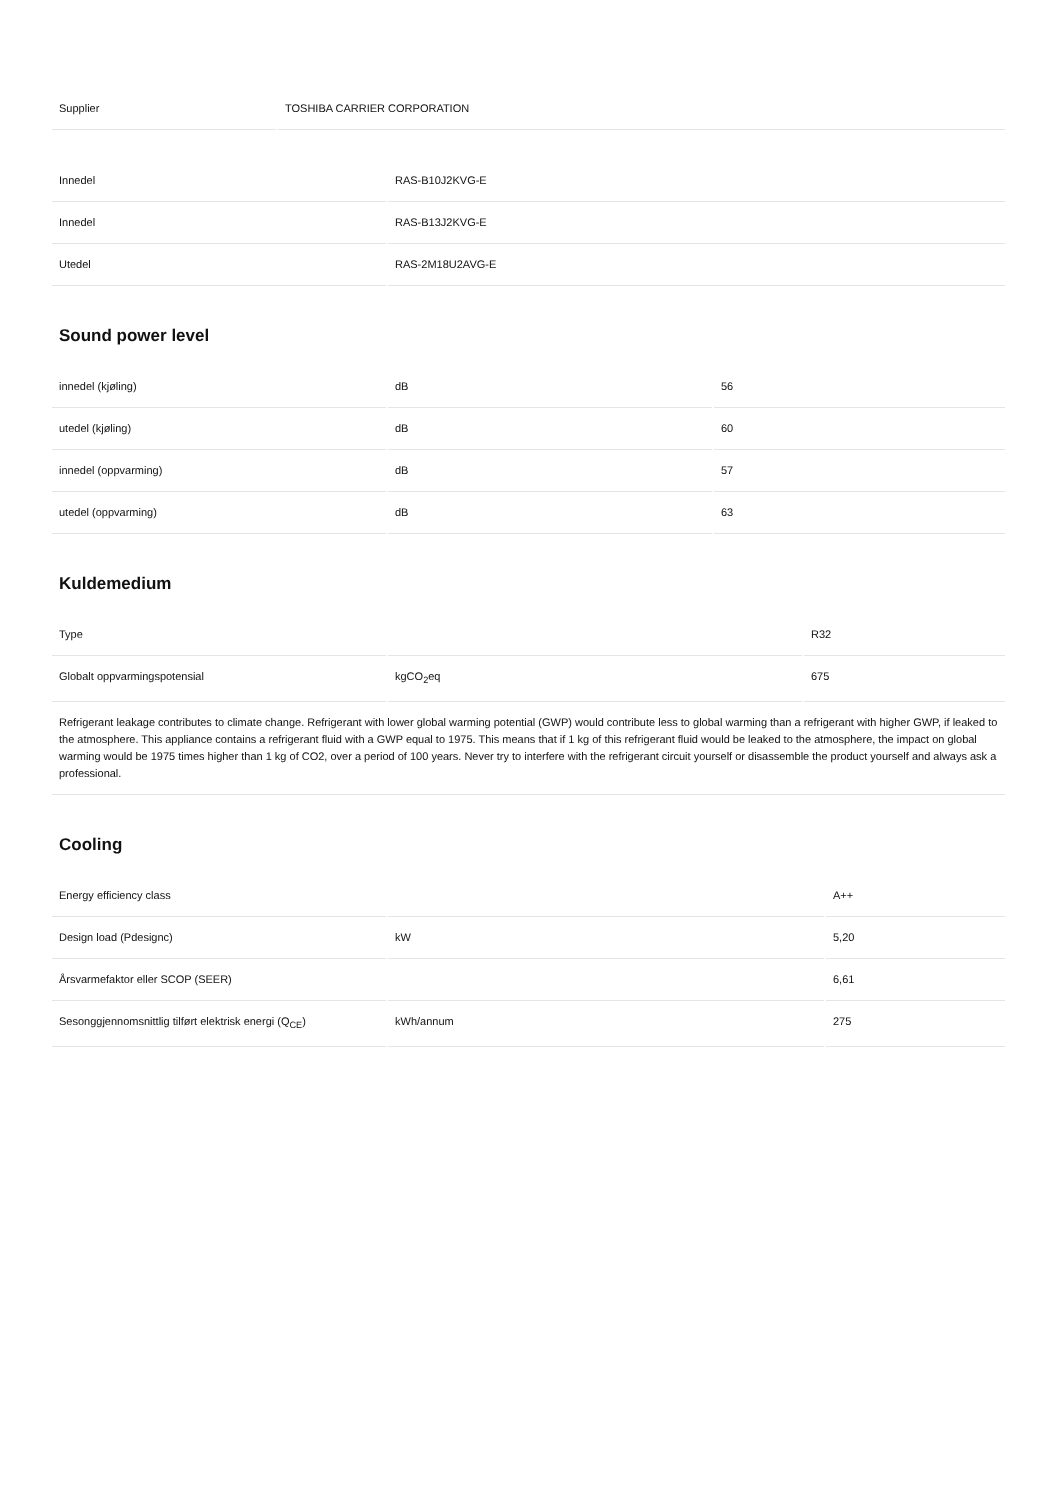| Supplier | TOSHIBA CARRIER CORPORATION |
| Innedel | RAS-B10J2KVG-E |
| Innedel | RAS-B13J2KVG-E |
| Utedel | RAS-2M18U2AVG-E |
Sound power level
| innedel (kjøling) | dB | 56 |
| utedel (kjøling) | dB | 60 |
| innedel (oppvarming) | dB | 57 |
| utedel (oppvarming) | dB | 63 |
Kuldemedium
| Type | | R32 |
| Globalt oppvarmingspotensial | kgCO<sub>2</sub>eq | 675 |
| Refrigerant leakage contributes to climate change. Refrigerant with lower global warming potential (GWP) would contribute less to global warming than a refrigerant with higher GWP, if leaked to the atmosphere. This appliance contains a refrigerant fluid with a GWP equal to 1975. This means that if 1 kg of this refrigerant fluid would be leaked to the atmosphere, the impact on global warming would be 1975 times higher than 1 kg of CO2, over a period of 100 years. Never try to interfere with the refrigerant circuit yourself or disassemble the product yourself and always ask a professional. | | |
Cooling
| Energy efficiency class | | A++ |
| Design load (Pdesignc) | kW | 5,20 |
| Årsvarmefaktor eller SCOP (SEER) | | 6,61 |
| Sesonggjennomsnittlig tilført elektrisk energi (Q<sub>CE</sub>) | kWh/annum | 275 |